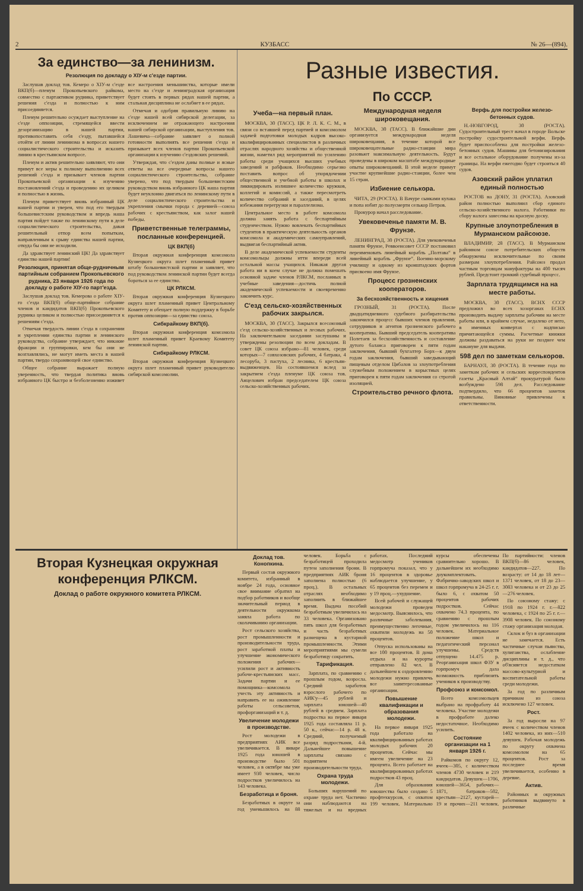2 КУЗБАСС № 26—(894).
За единство—за ленинизм.
Резолюция по докладу о XIУ-м с'езде партии.
Заслушав доклад тов. Кемеро о XIУ-м с'езде ВКП(б)—пленум Прокопьевского райкома, совместно с партактивом рудника, приветствует решения с'езда и полностью к ним присоединяется.
Пленум решительно осуждает выступление на с'езде оппозиции, стремящейся ввести дезорганизацию в нашей партии, противопоставить себя с'езду, пытавшейся отойти от линии ленинизма в вопросах нашего социалистического строительства и исказить линию в крестьянском вопросе.
Пленум и актив решительно заявляют, что они примут все меры к полному выполнению всех решений с'езда и призывает членов партии Прокопьевской организации к изучению постановлений с'езда и проведению их целиком и полностью в жизнь.
Пленум приветствует вновь избранный ЦК нашей партии и уверен, что под его твердым большевистским руководством и впредь наша партия пойдет также по ленинскому пути в деле социалистического строительства, давая решительный отпор всем попыткам, направленным к срыву единства нашей партии, откуда бы они не исходили.
Да здравствует ленинский ЦК! Да здравствует единство нашей партии!
Резолюция, принятая обще-рудничным партийным собранием Прокопьевского рудника, 23 января 1926 года по докладу о работе XIУ-го парт'езда.
Заслушав доклад тов. Кемерова о работе XIУ-го с'езда ВКП(б) обще-партийное собрание членов и кандидатов ВКП(б) Прокопьевского рудника целиком и полностью присоединяется к решениям с'езда.
Отмечая твердость линии с'езда в сохранении и укреплении единства партии и ленинского руководства, собрание утверждает, что никакие фракции и группировки, кем бы они не возглавлялись, не могут иметь места в нашей партии, твердо сохраняющей свое единство.
Общее собрание выражает полную уверенность, что твердая политика вновь избранного ЦК быстро и безболезненно изживет все настроения меньшинства, которые имели место на с'езде и ленинградская организация будет стоять в первых рядах нашей партии, а стальная дисциплина не ослабнет в ее рядах.
Отмечая и одобряя правильную линию на с'езде нашей всей сибирской делегации, за исключением не отражающего настроения нашей сибирской организации, выступления тов. Лашевича—собрание заявляет о полной готовности выполнять все решения с'езда и призывает всех членов партии Прокопьевской организации к изучению с'ездовских решений.
Утверждая, что с'ездом даны полные и ясные ответы на все очередные вопросы нашего социалистического строительства, собрание уверено, что под твердым большевистским руководством вновь избранного ЦК наша партия будет неуклонно двигаться по ленинскому пути в деле социалистического строительства и укрепления смычки города с деревней—союза рабочих с крестьянством, как залог нашей победы.
Приветственные телеграммы, посланные конференцией.
ЦК ВКП(б)
Вторая окружная конференция комсомола Кузнецкого округа шлет пламенный привет штабу большевистской партии и заявляет, что под руководством ленинской партии будет всегда бороться за ее единство.
ЦК РЛКСМ.
Вторая окружная конференция Кузнецкого округа шлет пламенный привет Центральному Комитету и обещает полную поддержку в борьбе против оппозиции—за единство союза.
Сибкрайкому ВКП(б).
Вторая окружная конференция комсомола шлет пламенный привет Краевому Комитету ленинской партии.
Сибкрайкому РЛКСМ.
Вторая окружная конференция Кузнецкого округа шлет пламенный привет руководителю сибирской комсомолии.
Разные известия.
По СССР.
Учеба—на первый план.
МОСКВА, 30 (ТАСС). ЦК Р. Л. К. С. М., в связи со вставшей перед партией и комсомолом задачей подготовки молодых кадров высоко-квалифицированных специалистов в различных отраслях народного хозяйства и общественной жизни, наметил ряд мероприятий по усилению работы среди учащихся высших учебных заведений и рабфаков. Необходимо серьезно поставить вопрос об упорядочении общественной и учебной работы в школах и ликвидировать излишнее количество кружков, коллегий и комиссий, а также пересмотреть количество собраний и заседаний, в целях избежания перегрузки и параллелизма.
Центральное место в работе комсомола должна занять работа с беспартийным студенчеством. Нужно вовлекать беспартийных студентов в практическую деятельность органов комсомола и академических самоуправлений, выдвигая беспартийный актив.
В деле академической успеваемости студенты комсомольцы должны итти впереди всей остальной массы учащихся. Никакая другая работа ни в коем случае не должна помешать основной задаче членов РЛКСМ, посланных в учебные заведения—достичь полной академической успеваемости и своевременно закончить курс.
С'езд сельско-хозяйственных рабочих закрылся.
МОСКВА, 30 (ТАСС). Закрылся всесоюзный с'езд сельско-хозяйственных и лесных рабочих. На заключительном заседании заслушаны и утверждены резолюции по всем докладам. В совет ЦК союза избрано—81 человек, среди которых—7 совхозовских рабочих, 4 батрака, 4 лесоруба, 3 пастуха, 2 лесника, 6 крестьян-выдвиженцев. На состоявшемся вслед за закрытием с'езда пленуме ЦК союза тов. Анцелович избран председателем ЦК союза сельско-хозяйственных рабочих.
Международная неделя широковещания.
МОСКВА, 30 (ТАСС). В ближайшие дни организуется международная неделя широковещания, в течение которой все широковещательные радио-станции мира разовьют максимальную деятельность. Будут проведены в широком масштабе международные опыты широковещаний. В этой неделе примут участие крупнейшие радио-станции, более чем 15 стран.
Избиение селькора.
ЧИТА, 29 (РОСТА). В Вачуре сынками кулака и попа избит до полусмерти селькор Петров.
Прокурор начал расследование.
Увековеченье памяти М. В. Фрунзе.
ЛЕНИНГРАД, 30 (РОСТА). Для увековеченья памяти Фрунзе, Реввоенсовет СССР постановил переименовать линейный корабль „Полтава“ в линейный корабль „Фрунзе“. Военно-морскому училищу и одному из кронштадских фортов присвоено имя Фрунзе.
Процесс грозненских кооператоров.
За бесхозяйственность и хищения
ГРОЗНЫЙ, 31 (РОСТА). После двадцатидневного судебного разбирательства закончился процесс бывших членов правления, сотрудников и агентов грозненского рабочего кооператива. Бывший председатель кооператива Полетаев за бесхозяйственность и составление дутого баланса приговорен к пяти годам заключения, бывший бухгалтер Борх—к двум годам заключения, бывший заведывающий пищевым отделом Цибалов за злоупотребления служебным положением в корыстных целях приговорен к пяти годам заключения со строгой изоляцией.
Строительство речного флота.
Верфь для постройки железо-бетонных судов.
Н.-НОВГОРОД, 30 (РОСТА). Судостроительный трест начал в городе Вольске постройку судостроительной верфи. Верфь будет приспособлена для постройки железо-бетонных судов. Машины для бетонизирования и все остальное оборудование получены из-за границы. На верфи ежегодно будет строиться 40 судов.
Азовский район уплатил единый полностью
РОСТОВ на ДОНУ, 31 (РОСТА). Азовский район полностью выполнил сбор единого сельско-хозяйственного налога. Работники по сбору налога занесены на красную доску.
Крупные злоупотребления в Мурманском райсоюзе.
ВЛАДИМИР, 28 (ТАСС). В Мурманском районном союзе потребительских обществ обнаружены исключительные по своим размерам злоупотребления. Райсоюз продал частным торговцам мануфактуры на 400 тысяч рублей. Предстоит громкий судебный процесс.
Зарплата трудящимся на на месте работы.
МОСКВА, 30 (ТАСС). ВСНХ СССР предложил во всех хозорганах ЕСНХ производить выдачу зарплаты рабочим на месте работы или, в крайнем случае, недалеко от него, в именных конвертах с надписью причитающейся суммы. Расчетные книжки должны раздаваться на руки не позднее чем накануне для выдачи.
598 дел по заметкам селькоров.
БАРНАУЛ, 30 (РОСТА). В течение года по заметкам рабочих и сельских корреспондентов газеты „Красный Алтай“ прокуратурой было возбуждено 598 дел. Расследование подтвердило, что 66 процентов заметок правильны. Виновные привлечены к ответственности.
Вторая Кузнецкая окружная конференция РЛКСМ.
Доклад о работе окружного комитета РЛКСМ.
Доклад тов. Конопкина.
Первый состав окружного комитета, избранный в ноябре 24 года, основное свое внимание обратил на подбор работников и вообще значительный период в деятельности окружкома заняла работа по сколачиванию организации.
Рост сельского хозяйства, рост промышленности и производительности труда, рост заработной платы и улучшение экономического положения рабочих—усилили рост и активность рабоче-крестьянских масс. Задачи партии и ее помощника—комсомола учесть эту активность и направить ее на оживление работы сельсоветов, профорганизаций и т. д.
Увеличение молодежи в производстве.
Рост молодежи в предприятиях АИК все увеличивается. В январе 1925 года юношей в производстве было 501 человек, а в октябре мы уже имеет 930 человек, число подростков увеличилось на 143 человека.
Безработица и броня.
Безработных в округе за год уменьшилось на 88 человек. Борьба с безработицей проходила путем заполнения брони. В предприятиях АИК броня заполнена полностью (6 проц.). В остальных отраслях необходимо заполнить в ближайшее время. Выдача пособий безработным увеличилась на 33 человека. Организовано пять школ для безработных и часть безработных размещена в кустарной промышленности. Этими мероприятиями мы сумели безработицу сократить.
Тарификация.
Зарплата, по сравнению с прошлым годом, возросла. Средний заработок взрослого рабочего по АИК'у—45 рублей и зарплата юношей—40 рублей в среднем. Зарплата подростка на первое января 1925 года составляла 11 р. 50 к., сейчас—14 р. 48 к. Средний, получаемый разряд подростками, 4-й. Дальнейшее повышение зарплаты связано с поднятием производительности труда.
Охрана труда молодежи.
Больших нарушений по охране труда нет. Частично они наблюдаются на тяжелых и на вредных работах. Последний медосмотр учеников горпромуча показал, что у 16 процентов в здоровье наблюдается улучшение, у 65 процентов без перемен и у 19 проц.—ухудшение.
Всей рабочей и служащей молодежи проведен медосмотр. Выяснилось, что различные заболевания, преимущественно легочные, охватили молодежь на 50 процентов.
Отпуска использованы на все 100 процентов. В дома отдыха и на курорты отправлено 82 чел. В дальнейшем к оздоровлению молодежи нужно привлечь все заинтересованные организации.
Повышение квалификации и образования молодежи.
На первое января 1925 года работало на квалифицированных работах молодых рабочих 20 процентов. Сейчас мы имеем увеличение на 23 процента. Всего работает на квалифицированных работах подростков 43 проц.
Для образования юношества было создано 5 профтехкурсов, с охватом 199 человек. Материально курсы обеспечены сравнительно хорошо. В дальнейшем их необходимо доукомплектовать. Фабрично-заводских школ и школ горпромуча в 24-25 г. г. было 6, с охватом 50 процентов рабочих подростков. Сейчас охвачено 74.3 процента, по сравнению с прошлым годом увеличилось на 116 человек. Материальное положение школ и педагогический персонал улучшены. Средств отпущено 14.475 р. Реорганизация школ ФЗУ в горпромуч дала возможность приблизить учеников к производству.
Профсоюз и комсомол.
Всего комсомольцев выбрано на профработу 44 человека. Участие молодежи в профработе далеко недостаточное. Необходимо усилить.
Состояние организации на 1 января 1926 г.
Райкомов по округу 12, ячеек—305, с количеством членов 4730 человек и 219 кандидатов. Девушек—1706, юношей—3654, рабочих—1871, батраков—502, крестьян—2127, кустарей—19 и прочих—211 человек. По партийности: членов ВКП(б)—86 человек, кандидатов—227. По возрасту: от 14 до 18 лет—1371 человек, от 18 до 23—3083 человека и от 23 до 25—276 человек.
По союзному стажу: с 1918 по 1924 г. г.—822 человека, с 1924 по 25 г. г.—3908 человек. По союзному стажу организация молодая.
Склок и буз в организации не замечается. Есть частичные случаи пьянства, хулиганства, ослабление дисциплины и т. д., что об'ясняется недостатком массово-культурной и воспитательной работы среди молодежи.
За год по различным причинам из союза исключено 127 человек.
Рост.
За год выросли на 97 ячеек с количеством членов 1402 человека, из них—510 девушек. Рабочая молодежь по округу охвачена комсомолом на 65 процентов. Рост за последнее время увеличивается, особенно в деревне.
Актив.
Районных и окружных работников выдвинуто в различные